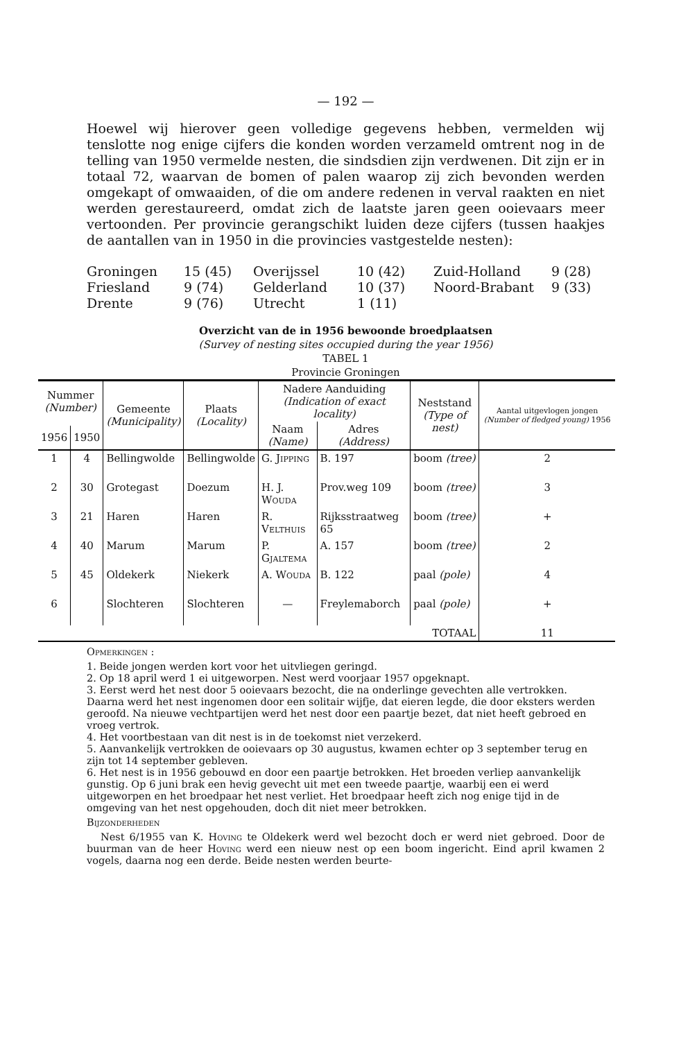— 192 —
Hoewel wij hierover geen volledige gegevens hebben, vermelden wij tenslotte nog enige cijfers die konden worden verzameld omtrent nog in de telling van 1950 vermelde nesten, die sindsdien zijn verdwenen. Dit zijn er in totaal 72, waarvan de bomen of palen waarop zij zich bevonden werden omgekapt of omwaaiden, of die om andere redenen in verval raakten en niet werden gerestaureerd, omdat zich de laatste jaren geen ooievaars meer vertoonden. Per provincie gerangschikt luiden deze cijfers (tussen haakjes de aantallen van in 1950 in die provincies vastgestelde nesten):
Groningen
15 (45)
Overijssel
10 (42)
Zuid-Holland
9 (28)
Friesland
9 (74)
Gelderland
10 (37)
Noord-Brabant
9 (33)
Drente
9 (76)
Utrecht
1 (11)
Overzicht van de in 1956 bewoonde broedplaatsen
(Survey of nesting sites occupied during the year 1956)
TABEL 1
Provincie Groningen
| Nummer (Number) | | Gemeente (Municipality) | Plaats (Locality) | Nadere Aanduiding (Indication of exact locality) | | Neststand (Type of nest) | Aantal uitgevlogen jongen (Number of fledged young) 1956 |
| --- | --- | --- | --- | --- | --- | --- | --- |
| | | | | Naam (Name) | Adres (Address) | | |
| 1956 | 1950 | | | | | | |
| 1 | 4 | Bellingwolde | Bellingwolde | G. Jipping | B. 197 | boom (tree) | 2 |
| 2 | 30 | Grotegast | Doezum | H. J. Wouda | Prov.weg 109 | boom (tree) | 3 |
| 3 | 21 | Haren | Haren | R. Velthuis | Rijksstraatweg 65 | boom (tree) | + |
| 4 | 40 | Marum | Marum | P. Gjaltema | A. 157 | boom (tree) | 2 |
| 5 | 45 | Oldekerk | Niekerk | A. Wouda | B. 122 | paal (pole) | 4 |
| 6 | | Slochteren | Slochteren | — | Freylemaborch | paal (pole) | + |
| TOTAAL | | | | | | | 11 |
Opmerkingen :
1. Beide jongen werden kort voor het uitvliegen geringd.
2. Op 18 april werd 1 ei uitgeworpen. Nest werd voorjaar 1957 opgeknapt.
3. Eerst werd het nest door 5 ooievaars bezocht, die na onderlinge gevechten alle vertrokken. Daarna werd het nest ingenomen door een solitair wijfje, dat eieren legde, die door eksters werden geroofd. Na nieuwe vechtpartijen werd het nest door een paartje bezet, dat niet heeft gebroed en vroeg vertrok.
4. Het voortbestaan van dit nest is in de toekomst niet verzekerd.
5. Aanvankelijk vertrokken de ooievaars op 30 augustus, kwamen echter op 3 september terug en zijn tot 14 september gebleven.
6. Het nest is in 1956 gebouwd en door een paartje betrokken. Het broeden verliep aanvankelijk gunstig. Op 6 juni brak een hevig gevecht uit met een tweede paartje, waarbij een ei werd uitgeworpen en het broedpaar het nest verliet. Het broedpaar heeft zich nog enige tijd in de omgeving van het nest opgehouden, doch dit niet meer betrokken.
Bijzonderheden
Nest 6/1955 van K. Hoving te Oldekerk werd wel bezocht doch er werd niet gebroed. Door de buurman van de heer Hoving werd een nieuw nest op een boom ingericht. Eind april kwamen 2 vogels, daarna nog een derde. Beide nesten werden beurte-